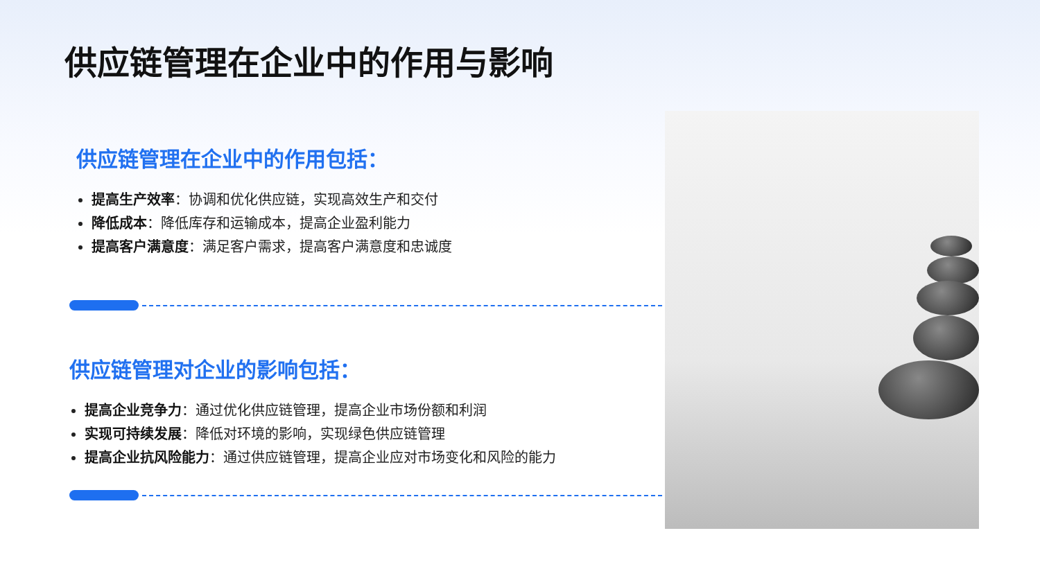供应链管理在企业中的作用与影响
供应链管理在企业中的作用包括：
提高生产效率：协调和优化供应链，实现高效生产和交付
降低成本：降低库存和运输成本，提高企业盈利能力
提高客户满意度：满足客户需求，提高客户满意度和忠诚度
供应链管理对企业的影响包括：
提高企业竞争力：通过优化供应链管理，提高企业市场份额和利润
实现可持续发展：降低对环境的影响，实现绿色供应链管理
提高企业抗风险能力：通过供应链管理，提高企业应对市场变化和风险的能力